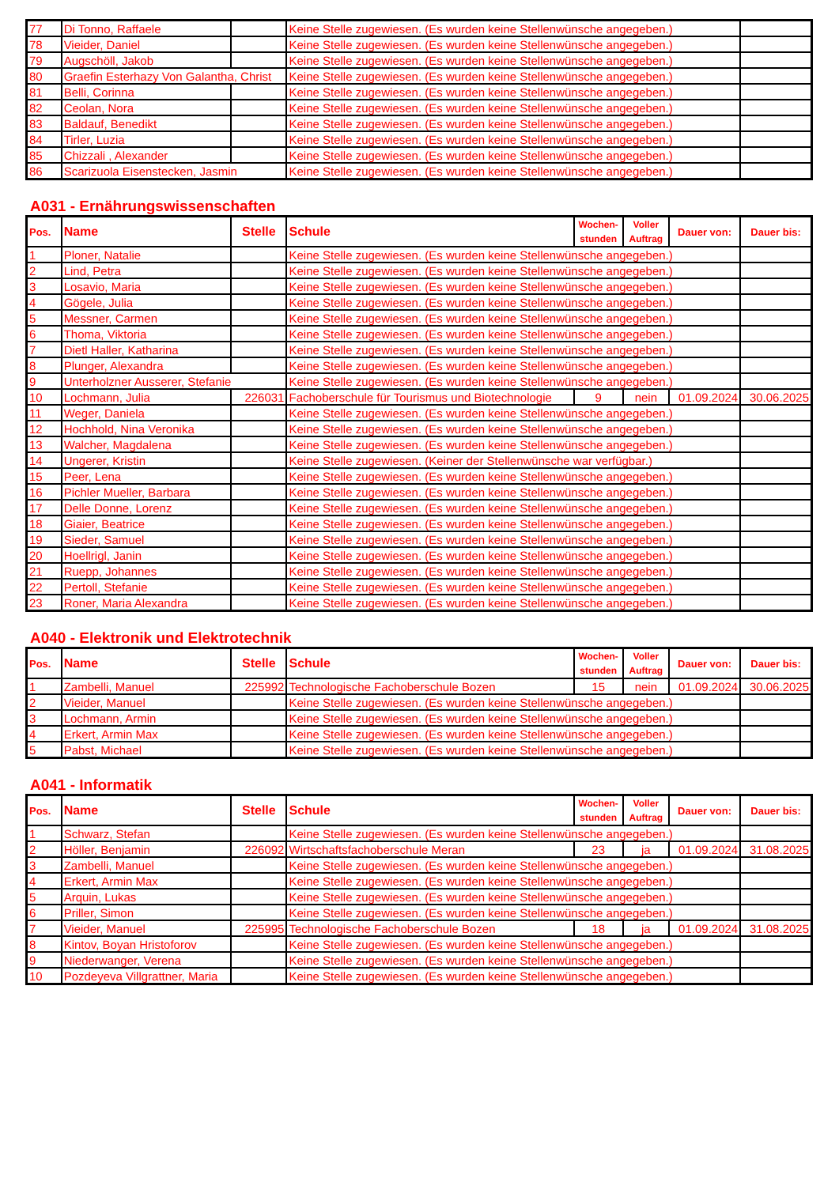| 77 | Di Tonno, Raffaele | | Keine Stelle zugewiesen. (Es wurden keine Stellenwünsche angegeben.) | |
| 78 | Vieider, Daniel | | Keine Stelle zugewiesen. (Es wurden keine Stellenwünsche angegeben.) | |
| 79 | Augschöll, Jakob | | Keine Stelle zugewiesen. (Es wurden keine Stellenwünsche angegeben.) | |
| 80 | Graefin Esterhazy Von Galantha, Christ | | Keine Stelle zugewiesen. (Es wurden keine Stellenwünsche angegeben.) | |
| 81 | Belli, Corinna | | Keine Stelle zugewiesen. (Es wurden keine Stellenwünsche angegeben.) | |
| 82 | Ceolan, Nora | | Keine Stelle zugewiesen. (Es wurden keine Stellenwünsche angegeben.) | |
| 83 | Baldauf, Benedikt | | Keine Stelle zugewiesen. (Es wurden keine Stellenwünsche angegeben.) | |
| 84 | Tirler, Luzia | | Keine Stelle zugewiesen. (Es wurden keine Stellenwünsche angegeben.) | |
| 85 | Chizzali , Alexander | | Keine Stelle zugewiesen. (Es wurden keine Stellenwünsche angegeben.) | |
| 86 | Scarizuola Eisenstecken, Jasmin | | Keine Stelle zugewiesen. (Es wurden keine Stellenwünsche angegeben.) | |
A031 - Ernährungswissenschaften
| Pos. | Name | Stelle | Schule | Wochen- stunden | Voller Auftrag | Dauer von: | Dauer bis: |
| --- | --- | --- | --- | --- | --- | --- | --- |
| 1 | Ploner, Natalie | | Keine Stelle zugewiesen. (Es wurden keine Stellenwünsche angegeben.) | | | | |
| 2 | Lind, Petra | | Keine Stelle zugewiesen. (Es wurden keine Stellenwünsche angegeben.) | | | | |
| 3 | Losavio, Maria | | Keine Stelle zugewiesen. (Es wurden keine Stellenwünsche angegeben.) | | | | |
| 4 | Gögele, Julia | | Keine Stelle zugewiesen. (Es wurden keine Stellenwünsche angegeben.) | | | | |
| 5 | Messner, Carmen | | Keine Stelle zugewiesen. (Es wurden keine Stellenwünsche angegeben.) | | | | |
| 6 | Thoma, Viktoria | | Keine Stelle zugewiesen. (Es wurden keine Stellenwünsche angegeben.) | | | | |
| 7 | Dietl Haller, Katharina | | Keine Stelle zugewiesen. (Es wurden keine Stellenwünsche angegeben.) | | | | |
| 8 | Plunger, Alexandra | | Keine Stelle zugewiesen. (Es wurden keine Stellenwünsche angegeben.) | | | | |
| 9 | Unterholzner Ausserer, Stefanie | | Keine Stelle zugewiesen. (Es wurden keine Stellenwünsche angegeben.) | | | | |
| 10 | Lochmann, Julia | 226031 | Fachoberschule für Tourismus und Biotechnologie | 9 | nein | 01.09.2024 | 30.06.2025 |
| 11 | Weger, Daniela | | Keine Stelle zugewiesen. (Es wurden keine Stellenwünsche angegeben.) | | | | |
| 12 | Hochhold, Nina Veronika | | Keine Stelle zugewiesen. (Es wurden keine Stellenwünsche angegeben.) | | | | |
| 13 | Walcher, Magdalena | | Keine Stelle zugewiesen. (Es wurden keine Stellenwünsche angegeben.) | | | | |
| 14 | Ungerer, Kristin | | Keine Stelle zugewiesen. (Keiner der Stellenwünsche war verfügbar.) | | | | |
| 15 | Peer, Lena | | Keine Stelle zugewiesen. (Es wurden keine Stellenwünsche angegeben.) | | | | |
| 16 | Pichler Mueller, Barbara | | Keine Stelle zugewiesen. (Es wurden keine Stellenwünsche angegeben.) | | | | |
| 17 | Delle Donne, Lorenz | | Keine Stelle zugewiesen. (Es wurden keine Stellenwünsche angegeben.) | | | | |
| 18 | Giaier, Beatrice | | Keine Stelle zugewiesen. (Es wurden keine Stellenwünsche angegeben.) | | | | |
| 19 | Sieder, Samuel | | Keine Stelle zugewiesen. (Es wurden keine Stellenwünsche angegeben.) | | | | |
| 20 | Hoellrigl, Janin | | Keine Stelle zugewiesen. (Es wurden keine Stellenwünsche angegeben.) | | | | |
| 21 | Ruepp, Johannes | | Keine Stelle zugewiesen. (Es wurden keine Stellenwünsche angegeben.) | | | | |
| 22 | Pertoll, Stefanie | | Keine Stelle zugewiesen. (Es wurden keine Stellenwünsche angegeben.) | | | | |
| 23 | Roner, Maria Alexandra | | Keine Stelle zugewiesen. (Es wurden keine Stellenwünsche angegeben.) | | | | |
A040 - Elektronik und Elektrotechnik
| Pos. | Name | Stelle | Schule | Wochen- stunden | Voller Auftrag | Dauer von: | Dauer bis: |
| --- | --- | --- | --- | --- | --- | --- | --- |
| 1 | Zambelli, Manuel | 225992 | Technologische Fachoberschule Bozen | 15 | nein | 01.09.2024 | 30.06.2025 |
| 2 | Vieider, Manuel | | Keine Stelle zugewiesen. (Es wurden keine Stellenwünsche angegeben.) | | | | |
| 3 | Lochmann, Armin | | Keine Stelle zugewiesen. (Es wurden keine Stellenwünsche angegeben.) | | | | |
| 4 | Erkert, Armin Max | | Keine Stelle zugewiesen. (Es wurden keine Stellenwünsche angegeben.) | | | | |
| 5 | Pabst, Michael | | Keine Stelle zugewiesen. (Es wurden keine Stellenwünsche angegeben.) | | | | |
A041 - Informatik
| Pos. | Name | Stelle | Schule | Wochen- stunden | Voller Auftrag | Dauer von: | Dauer bis: |
| --- | --- | --- | --- | --- | --- | --- | --- |
| 1 | Schwarz, Stefan | | Keine Stelle zugewiesen. (Es wurden keine Stellenwünsche angegeben.) | | | | |
| 2 | Höller, Benjamin | 226092 | Wirtschaftsfachoberschule Meran | 23 | ja | 01.09.2024 | 31.08.2025 |
| 3 | Zambelli, Manuel | | Keine Stelle zugewiesen. (Es wurden keine Stellenwünsche angegeben.) | | | | |
| 4 | Erkert, Armin Max | | Keine Stelle zugewiesen. (Es wurden keine Stellenwünsche angegeben.) | | | | |
| 5 | Arquin, Lukas | | Keine Stelle zugewiesen. (Es wurden keine Stellenwünsche angegeben.) | | | | |
| 6 | Priller, Simon | | Keine Stelle zugewiesen. (Es wurden keine Stellenwünsche angegeben.) | | | | |
| 7 | Vieider, Manuel | 225995 | Technologische Fachoberschule Bozen | 18 | ja | 01.09.2024 | 31.08.2025 |
| 8 | Kintov, Boyan Hristoforov | | Keine Stelle zugewiesen. (Es wurden keine Stellenwünsche angegeben.) | | | | |
| 9 | Niederwanger, Verena | | Keine Stelle zugewiesen. (Es wurden keine Stellenwünsche angegeben.) | | | | |
| 10 | Pozdeyeva Villgrattner, Maria | | Keine Stelle zugewiesen. (Es wurden keine Stellenwünsche angegeben.) | | | | |